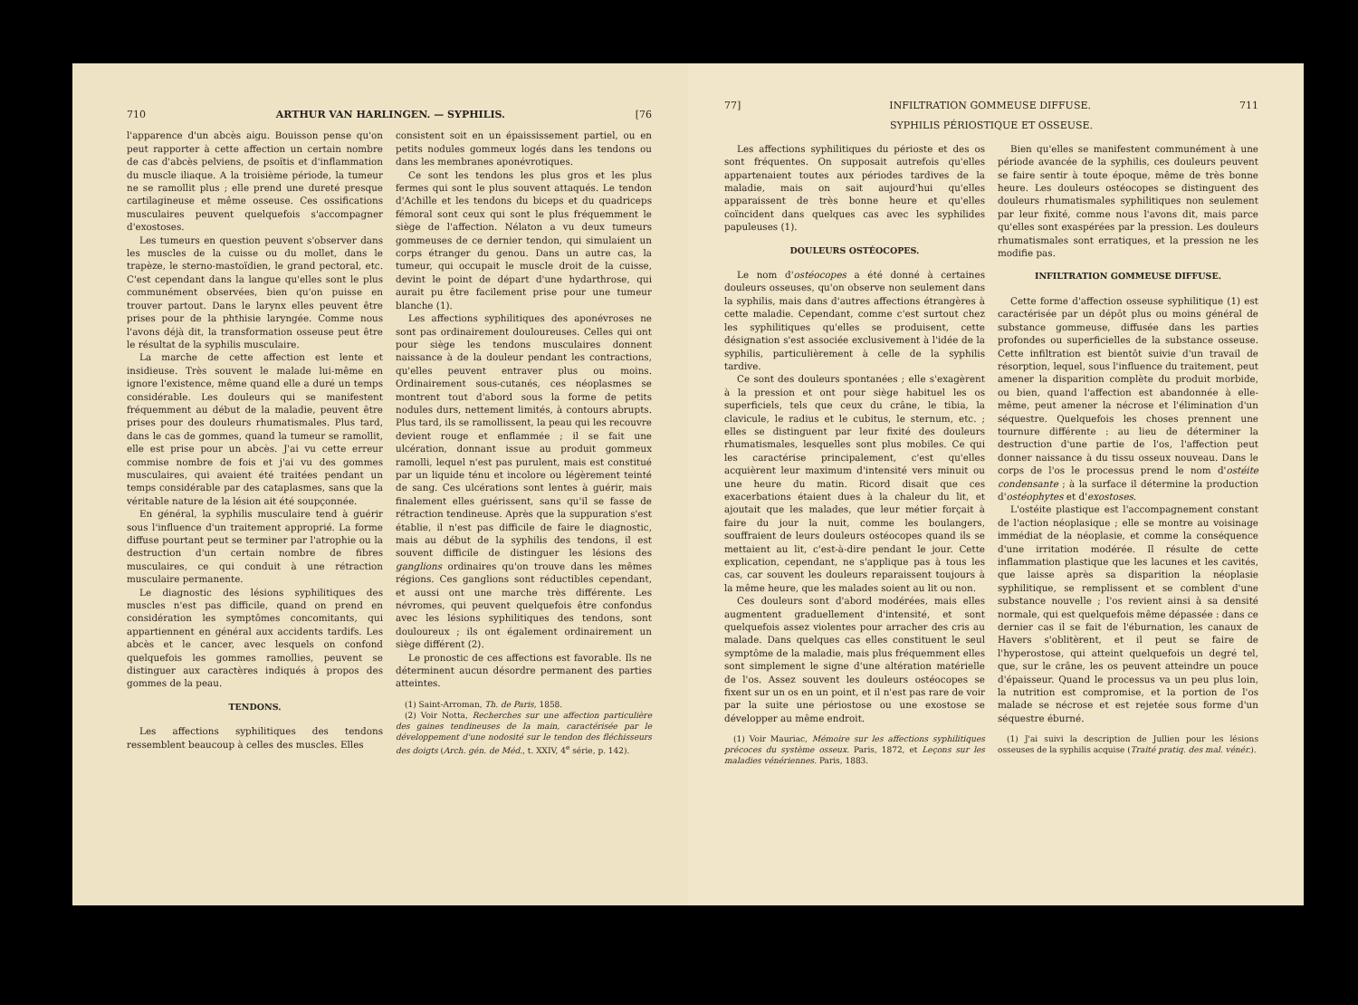710 ARTHUR VAN HARLINGEN. — SYPHILIS. [76
l'apparence d'un abcès aigu. Bouisson pense qu'on peut rapporter à cette affection un certain nombre de cas d'abcès pelviens, de psoïtis et d'inflammation du muscle iliaque. A la troisième période, la tumeur ne se ramollit plus ; elle prend une dureté presque cartilagineuse et même osseuse. Ces ossifications musculaires peuvent quelquefois s'accompagner d'exostoses.
Les tumeurs en question peuvent s'observer dans les muscles de la cuisse ou du mollet, dans le trapèze, le sterno-mastoïdien, le grand pectoral, etc. C'est cependant dans la langue qu'elles sont le plus communément observées, bien qu'on puisse en trouver partout. Dans le larynx elles peuvent être prises pour de la phthisie laryngée. Comme nous l'avons déjà dit, la transformation osseuse peut être le résultat de la syphilis musculaire.
La marche de cette affection est lente et insidieuse. Très souvent le malade lui-même en ignore l'existence, même quand elle a duré un temps considérable. Les douleurs qui se manifestent fréquemment au début de la maladie, peuvent être prises pour des douleurs rhumatismales. Plus tard, dans le cas de gommes, quand la tumeur se ramollit, elle est prise pour un abcès. J'ai vu cette erreur commise nombre de fois et j'ai vu des gommes musculaires, qui avaient été traitées pendant un temps considérable par des cataplasmes, sans que la véritable nature de la lésion ait été soupçonnée.
En général, la syphilis musculaire tend à guérir sous l'influence d'un traitement approprié. La forme diffuse pourtant peut se terminer par l'atrophie ou la destruction d'un certain nombre de fibres musculaires, ce qui conduit à une rétraction musculaire permanente.
Le diagnostic des lésions syphilitiques des muscles n'est pas difficile, quand on prend en considération les symptômes concomitants, qui appartiennent en général aux accidents tardifs. Les abcès et le cancer, avec lesquels on confond quelquefois les gommes ramollies, peuvent se distinguer aux caractères indiqués à propos des gommes de la peau.
TENDONS.
Les affections syphilitiques des tendons ressemblent beaucoup à celles des muscles. Elles
consistent soit en un épaississement partiel, ou en petits nodules gommeux logés dans les tendons ou dans les membranes aponévrotiques.
Ce sont les tendons les plus gros et les plus fermes qui sont le plus souvent attaqués. Le tendon d'Achille et les tendons du biceps et du quadriceps fémoral sont ceux qui sont le plus fréquemment le siège de l'affection. Nélaton a vu deux tumeurs gommeuses de ce dernier tendon, qui simulaient un corps étranger du genou. Dans un autre cas, la tumeur, qui occupait le muscle droit de la cuisse, devint le point de départ d'une hydarthrose, qui aurait pu être facilement prise pour une tumeur blanche (1).
Les affections syphilitiques des aponévroses ne sont pas ordinairement douloureuses. Celles qui ont pour siège les tendons musculaires donnent naissance à de la douleur pendant les contractions, qu'elles peuvent entraver plus ou moins. Ordinairement sous-cutanés, ces néoplasmes se montrent tout d'abord sous la forme de petits nodules durs, nettement limités, à contours abrupts. Plus tard, ils se ramollissent, la peau qui les recouvre devient rouge et enflammée ; il se fait une ulcération, donnant issue au produit gommeux ramolli, lequel n'est pas purulent, mais est constitué par un liquide ténu et incolore ou légèrement teinté de sang. Ces ulcérations sont lentes à guérir, mais finalement elles guérissent, sans qu'il se fasse de rétraction tendineuse. Après que la suppuration s'est établie, il n'est pas difficile de faire le diagnostic, mais au début de la syphilis des tendons, il est souvent difficile de distinguer les lésions des ganglions ordinaires qu'on trouve dans les mêmes régions. Ces ganglions sont réductibles cependant, et aussi ont une marche très différente. Les névromes, qui peuvent quelquefois être confondus avec les lésions syphilitiques des tendons, sont douloureux ; ils ont également ordinairement un siège différent (2).
Le pronostic de ces affections est favorable. Ils ne déterminent aucun désordre permanent des parties atteintes.
(1) Saint-Arroman, Th. de Paris, 1858.
(2) Voir Notta, Recherches sur une affection particulière des gaines tendineuses de la main, caractérisée par le développement d'une nodosité sur le tendon des fléchisseurs des doigts (Arch. gén. de Méd., t. XXIV, 4<sup>e</sup> série, p. 142).
77] INFILTRATION GOMMEUSE DIFFUSE. 711
SYPHILIS PÉRIOSTIQUE ET OSSEUSE.
Les affections syphilitiques du périoste et des os sont fréquentes. On supposait autrefois qu'elles appartenaient toutes aux périodes tardives de la maladie, mais on sait aujourd'hui qu'elles apparaissent de très bonne heure et qu'elles coïncident dans quelques cas avec les syphilides papuleuses (1).
DOULEURS OSTÉOCOPES.
Le nom d'ostéocopes a été donné à certaines douleurs osseuses, qu'on observe non seulement dans la syphilis, mais dans d'autres affections étrangères à cette maladie. Cependant, comme c'est surtout chez les syphilitiques qu'elles se produisent, cette désignation s'est associée exclusivement à l'idée de la syphilis, particulièrement à celle de la syphilis tardive.
Ce sont des douleurs spontanées ; elle s'exagèrent à la pression et ont pour siège habituel les os superficiels, tels que ceux du crâne, le tibia, la clavicule, le radius et le cubitus, le sternum, etc. ; elles se distinguent par leur fixité des douleurs rhumatismales, lesquelles sont plus mobiles. Ce qui les caractérise principalement, c'est qu'elles acquièrent leur maximum d'intensité vers minuit ou une heure du matin. Ricord disait que ces exacerbations étaient dues à la chaleur du lit, et ajoutait que les malades, que leur métier forçait à faire du jour la nuit, comme les boulangers, souffraient de leurs douleurs ostéocopes quand ils se mettaient au lit, c'est-à-dire pendant le jour. Cette explication, cependant, ne s'applique pas à tous les cas, car souvent les douleurs reparaissent toujours à la même heure, que les malades soient au lit ou non.
Ces douleurs sont d'abord modérées, mais elles augmentent graduellement d'intensité, et sont quelquefois assez violentes pour arracher des cris au malade. Dans quelques cas elles constituent le seul symptôme de la maladie, mais plus fréquemment elles sont simplement le signe d'une altération matérielle de l'os. Assez souvent les douleurs ostéocopes se fixent sur un os en un point, et il n'est pas rare de voir par la suite une périostose ou une exostose se développer au même endroit.
(1) Voir Mauriac, Mémoire sur les affections syphilitiques précoces du système osseux. Paris, 1872, et Leçons sur les maladies vénériennes. Paris, 1883.
Bien qu'elles se manifestent communément à une période avancée de la syphilis, ces douleurs peuvent se faire sentir à toute époque, même de très bonne heure. Les douleurs ostéocopes se distinguent des douleurs rhumatismales syphilitiques non seulement par leur fixité, comme nous l'avons dit, mais parce qu'elles sont exaspérées par la pression. Les douleurs rhumatismales sont erratiques, et la pression ne les modifie pas.
INFILTRATION GOMMEUSE DIFFUSE.
Cette forme d'affection osseuse syphilitique (1) est caractérisée par un dépôt plus ou moins général de substance gommeuse, diffusée dans les parties profondes ou superficielles de la substance osseuse. Cette infiltration est bientôt suivie d'un travail de résorption, lequel, sous l'influence du traitement, peut amener la disparition complète du produit morbide, ou bien, quand l'affection est abandonnée à elle-même, peut amener la nécrose et l'élimination d'un séquestre. Quelquefois les choses prennent une tournure différente : au lieu de déterminer la destruction d'une partie de l'os, l'affection peut donner naissance à du tissu osseux nouveau. Dans le corps de l'os le processus prend le nom d'ostéite condensante ; à la surface il détermine la production d'ostéophytes et d'exostoses.
L'ostéite plastique est l'accompagnement constant de l'action néoplasique ; elle se montre au voisinage immédiat de la néoplasie, et comme la conséquence d'une irritation modérée. Il résulte de cette inflammation plastique que les lacunes et les cavités, que laisse après sa disparition la néoplasie syphilitique, se remplissent et se comblent d'une substance nouvelle ; l'os revient ainsi à sa densité normale, qui est quelquefois même dépassée : dans ce dernier cas il se fait de l'éburnation, les canaux de Havers s'oblitèrent, et il peut se faire de l'hyperostose, qui atteint quelquefois un degré tel, que, sur le crâne, les os peuvent atteindre un pouce d'épaisseur. Quand le processus va un peu plus loin, la nutrition est compromise, et la portion de l'os malade se nécrose et est rejetée sous forme d'un séquestre éburné.
(1) J'ai suivi la description de Jullien pour les lésions osseuses de la syphilis acquise (Traité pratiq. des mal. vénér.).